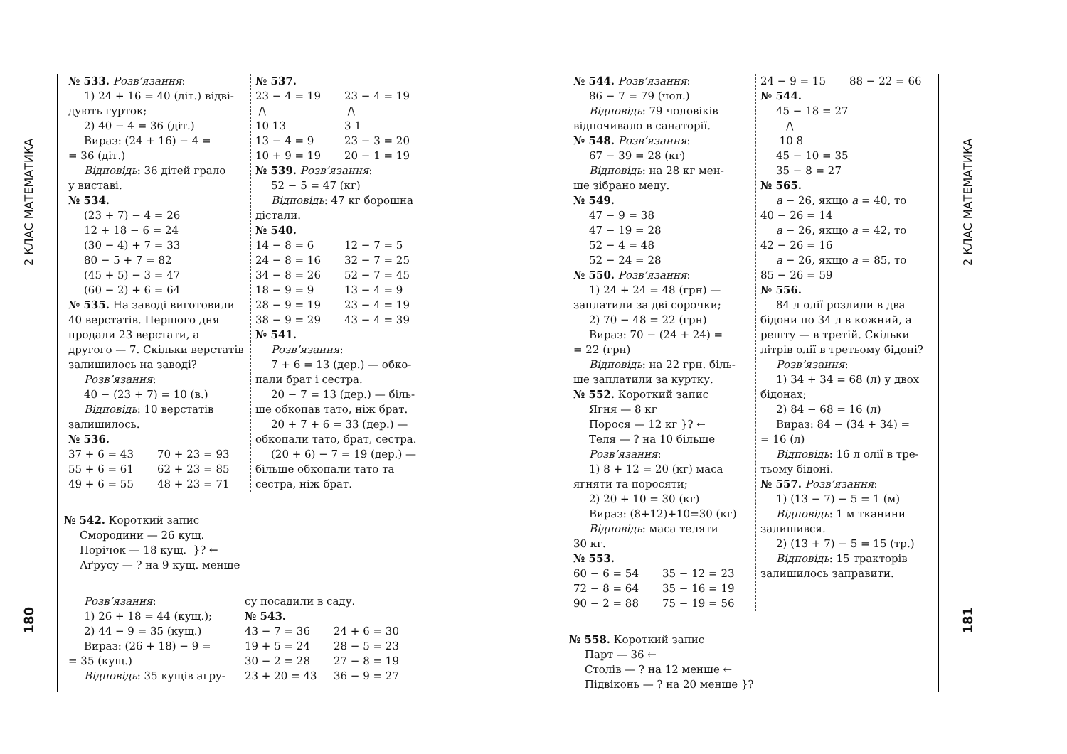2 КЛАС МАТЕМАТИКА
180
№ 533. Розв’язання:
1) 24 + 16 = 40 (діт.) відві-
дують гурток;
2) 40 − 4 = 36 (діт.)
Вираз: (24 + 16) − 4 =
= 36 (діт.)
Відповідь: 36 дітей грало
у виставі.
№ 534.
(23 + 7) − 4 = 26
12 + 18 − 6 = 24
(30 − 4) + 7 = 33
80 − 5 + 7 = 82
(45 + 5) − 3 = 47
(60 − 2) + 6 = 64
№ 535. На заводі виготовили 40 верстатів. Першого дня продали 23 верстати, а другого — 7. Скільки верстатів залишилось на заводі?
Розв’язання:
40 − (23 + 7) = 10 (в.)
Відповідь: 10 верстатів
залишилось.
№ 536.
37 + 6 = 43 70 + 23 = 93
55 + 6 = 61 62 + 23 = 85
49 + 6 = 55 48 + 23 = 71
№ 537.
23 − 4 = 19 23 − 4 = 19
/\ /\
10 13 3 1
13 − 4 = 9 23 − 3 = 20
10 + 9 = 19 20 − 1 = 19
№ 539. Розв’язання:
52 − 5 = 47 (кг)
Відповідь: 47 кг борошна
дістали.
№ 540.
14 − 8 = 6 12 − 7 = 5
24 − 8 = 16 32 − 7 = 25
34 − 8 = 26 52 − 7 = 45
18 − 9 = 9 13 − 4 = 9
28 − 9 = 19 23 − 4 = 19
38 − 9 = 29 43 − 4 = 39
№ 541.
Розв’язання:
7 + 6 = 13 (дер.) — обко-
пали брат і сестра.
20 − 7 = 13 (дер.) — біль-
ше обкопав тато, ніж брат.
20 + 7 + 6 = 33 (дер.) —
обкопали тато, брат, сестра.
(20 + 6) − 7 = 19 (дер.) —
більше обкопали тато та сестра, ніж брат.
№ 542. Короткий запис
Смородини — 26 кущ.
Порічок — 18 кущ. }? ←
Аґрусу — ? на 9 кущ. менше
Розв’язання:
1) 26 + 18 = 44 (кущ.);
2) 44 − 9 = 35 (кущ.)
Вираз: (26 + 18) − 9 =
= 35 (кущ.)
Відповідь: 35 кущів аґру-
су посадили в саду.
№ 543.
43 − 7 = 36 24 + 6 = 30
19 + 5 = 24 28 − 5 = 23
30 − 2 = 28 27 − 8 = 19
23 + 20 = 43 36 − 9 = 27
№ 544. Розв’язання:
86 − 7 = 79 (чол.)
Відповідь: 79 чоловіків
відпочивало в санаторії.
№ 548. Розв’язання:
67 − 39 = 28 (кг)
Відповідь: на 28 кг мен-
ше зібрано меду.
№ 549.
47 − 9 = 38
47 − 19 = 28
52 − 4 = 48
52 − 24 = 28
№ 550. Розв’язання:
1) 24 + 24 = 48 (грн) —
заплатили за дві сорочки;
2) 70 − 48 = 22 (грн)
Вираз: 70 − (24 + 24) =
= 22 (грн)
Відповідь: на 22 грн. біль-
ше заплатили за куртку.
№ 552. Короткий запис
Ягня — 8 кг
Порося — 12 кг }? ←
Теля — ? на 10 більше
Розв’язання:
1) 8 + 12 = 20 (кг) маса
ягняти та поросяти;
2) 20 + 10 = 30 (кг)
Вираз: (8+12)+10=30 (кг)
Відповідь: маса теляти
30 кг.
№ 553.
60 − 6 = 54 35 − 12 = 23
72 − 8 = 64 35 − 16 = 19
90 − 2 = 88 75 − 19 = 56
24 − 9 = 15 88 − 22 = 66
№ 544.
45 − 18 = 27
/\
10 8
45 − 10 = 35
35 − 8 = 27
№ 565.
a − 26, якщо a = 40, то
40 − 26 = 14
a − 26, якщо a = 42, то
42 − 26 = 16
a − 26, якщо a = 85, то
85 − 26 = 59
№ 556.
84 л олії розлили в два
бідони по 34 л в кожний, а решту — в третій. Скільки літрів олії в третьому бідоні?
Розв’язання:
1) 34 + 34 = 68 (л) у двох
бідонах;
2) 84 − 68 = 16 (л)
Вираз: 84 − (34 + 34) =
= 16 (л)
Відповідь: 16 л олії в тре-
тьому бідоні.
№ 557. Розв’язання:
1) (13 − 7) − 5 = 1 (м)
Відповідь: 1 м тканини
залишився.
2) (13 + 7) − 5 = 15 (тр.)
Відповідь: 15 тракторів
залишилось заправити.
№ 558. Короткий запис
Парт — 36 ←
Столів — ? на 12 менше ←
Підвіконь — ? на 20 менше }?
2 КЛАС МАТЕМАТИКА
181